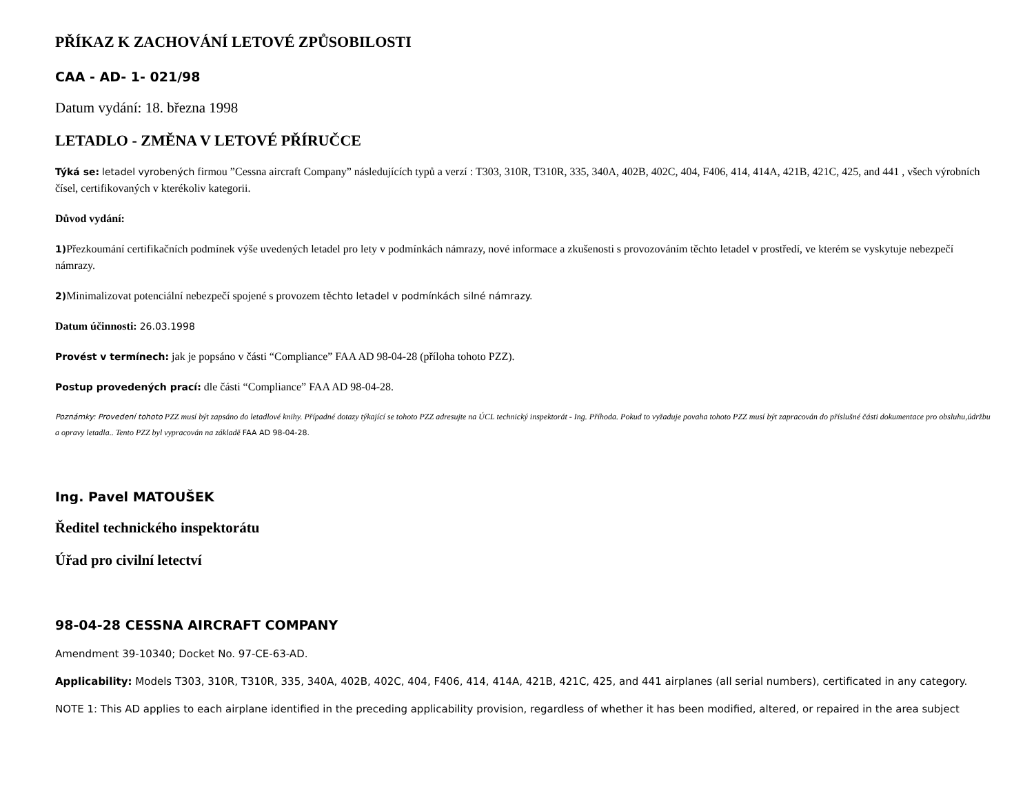PŘÍKAZ K ZACHOVÁNÍ LETOVÉ ZPŮSOBILOSTI
CAA - AD- 1- 021/98
Datum vydání: 18. března 1998
LETADLO - ZMĚNA V LETOVÉ PŘÍRUČCE
Týká se: letadel vyrobených firmou ”Cessna aircraft Company” následujících typů a verzí : T303, 310R, T310R, 335, 340A, 402B, 402C, 404, F406, 414, 414A, 421B, 421C, 425, and 441 , všech výrobních čísel, certifikovaných v kterékoliv kategorii.
Důvod vydání:
1) Přezkoumání certifikačních podmínek výše uvedených letadel pro lety v podmínkách námrazy, nové informace a zkušenosti s provozováním těchto letadel v prostředí, ve kterém se vyskytuje nebezpečí námrazy.
2) Minimalizovat potenciální nebezpečí spojené s provozem těchto letadel v podmínkách silné námrazy.
Datum účinnosti: 26.03.1998
Provést v termínech: jak je popsáno v části “Compliance” FAA AD 98-04-28 (příloha tohoto PZZ).
Postup provedených prací: dle části “Compliance” FAA AD 98-04-28.
Poznámky: Provedení tohoto PZZ musí být zapsáno do letadlové knihy. Případné dotazy týkající se tohoto PZZ adresujte na ÚCL technický inspektorát - Ing. Příhoda. Pokud to vyžaduje povaha tohoto PZZ musí být zapracován do příslušné části dokumentace pro obsluhu,údržbu a opravy letadla.. Tento PZZ byl vypracován na základě FAA AD 98-04-28.
Ing. Pavel MATOUŠEK
Ředitel technického inspektorátu
Úřad pro civilní letectví
98-04-28 CESSNA AIRCRAFT COMPANY
Amendment 39-10340; Docket No. 97-CE-63-AD.
Applicability: Models T303, 310R, T310R, 335, 340A, 402B, 402C, 404, F406, 414, 414A, 421B, 421C, 425, and 441 airplanes (all serial numbers), certificated in any category.
NOTE 1: This AD applies to each airplane identified in the preceding applicability provision, regardless of whether it has been modified, altered, or repaired in the area subject